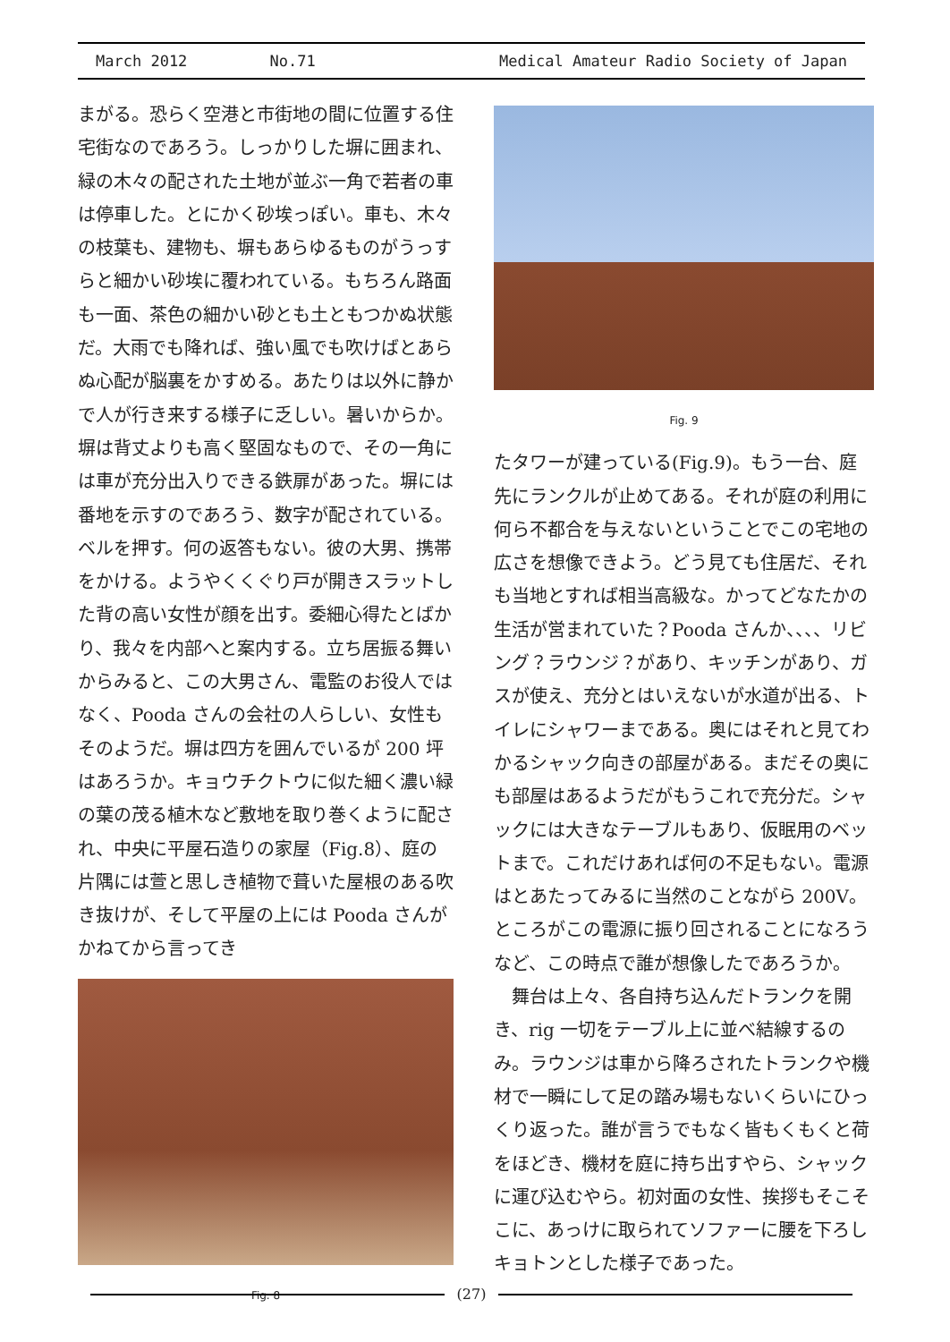March 2012 No.71 Medical Amateur Radio Society of Japan
まがる。恐らく空港と市街地の間に位置する住宅街なのであろう。しっかりした塀に囲まれ、緑の木々の配された土地が並ぶ一角で若者の車は停車した。とにかく砂埃っぽい。車も、木々の枝葉も、建物も、塀もあらゆるものがうっすらと細かい砂埃に覆われている。もちろん路面も一面、茶色の細かい砂とも土ともつかぬ状態だ。大雨でも降れば、強い風でも吹けばとあらぬ心配が脳裏をかすめる。あたりは以外に静かで人が行き来する様子に乏しい。暑いからか。塀は背丈よりも高く堅固なもので、その一角には車が充分出入りできる鉄扉があった。塀には番地を示すのであろう、数字が配されている。ベルを押す。何の返答もない。彼の大男、携帯をかける。ようやくくぐり戸が開きスラットした背の高い女性が顔を出す。委細心得たとばかり、我々を内部へと案内する。立ち居振る舞いからみると、この大男さん、電監のお役人ではなく、Pooda さんの会社の人らしい、女性もそのようだ。塀は四方を囲んでいるが 200 坪はあろうか。キョウチクトウに似た細く濃い緑の葉の茂る植木など敷地を取り巻くように配され、中央に平屋石造りの家屋（Fig.8）、庭の片隅には萱と思しき植物で葺いた屋根のある吹き抜けが、そして平屋の上には Pooda さんがかねてから言ってき
Fig. 8
Fig. 9
たタワーが建っている(Fig.9)。もう一台、庭先にランクルが止めてある。それが庭の利用に何ら不都合を与えないということでこの宅地の広さを想像できよう。どう見ても住居だ、それも当地とすれば相当高級な。かってどなたかの生活が営まれていた？Pooda さんか、、、、リビング？ラウンジ？があり、キッチンがあり、ガスが使え、充分とはいえないが水道が出る、トイレにシャワーまである。奥にはそれと見てわかるシャック向きの部屋がある。まだその奥にも部屋はあるようだがもうこれで充分だ。シャックには大きなテーブルもあり、仮眠用のベットまで。これだけあれば何の不足もない。電源はとあたってみるに当然のことながら 200V。ところがこの電源に振り回されることになろうなど、この時点で誰が想像したであろうか。
　舞台は上々、各自持ち込んだトランクを開き、rig 一切をテーブル上に並べ結線するのみ。ラウンジは車から降ろされたトランクや機材で一瞬にして足の踏み場もないくらいにひっくり返った。誰が言うでもなく皆もくもくと荷をほどき、機材を庭に持ち出すやら、シャックに運び込むやら。初対面の女性、挨拶もそこそこに、あっけに取られてソファーに腰を下ろしキョトンとした様子であった。
(27)